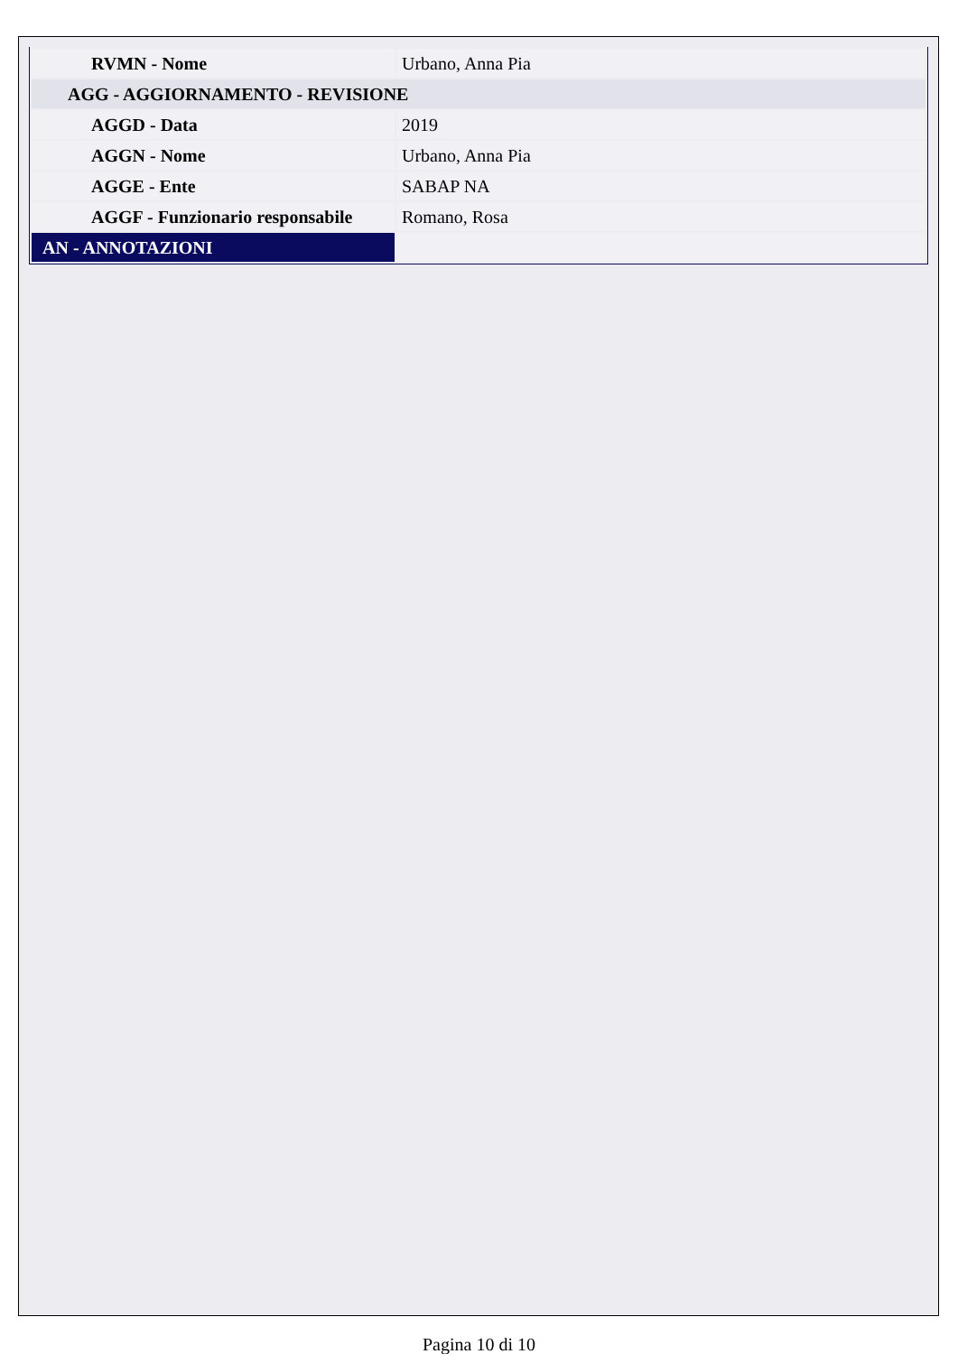| RVMN - Nome | Urbano, Anna Pia |
| AGG - AGGIORNAMENTO - REVISIONE | |
| AGGD - Data | 2019 |
| AGGN - Nome | Urbano, Anna Pia |
| AGGE - Ente | SABAP NA |
| AGGF - Funzionario responsabile | Romano, Rosa |
| AN - ANNOTAZIONI | |
Pagina 10 di 10